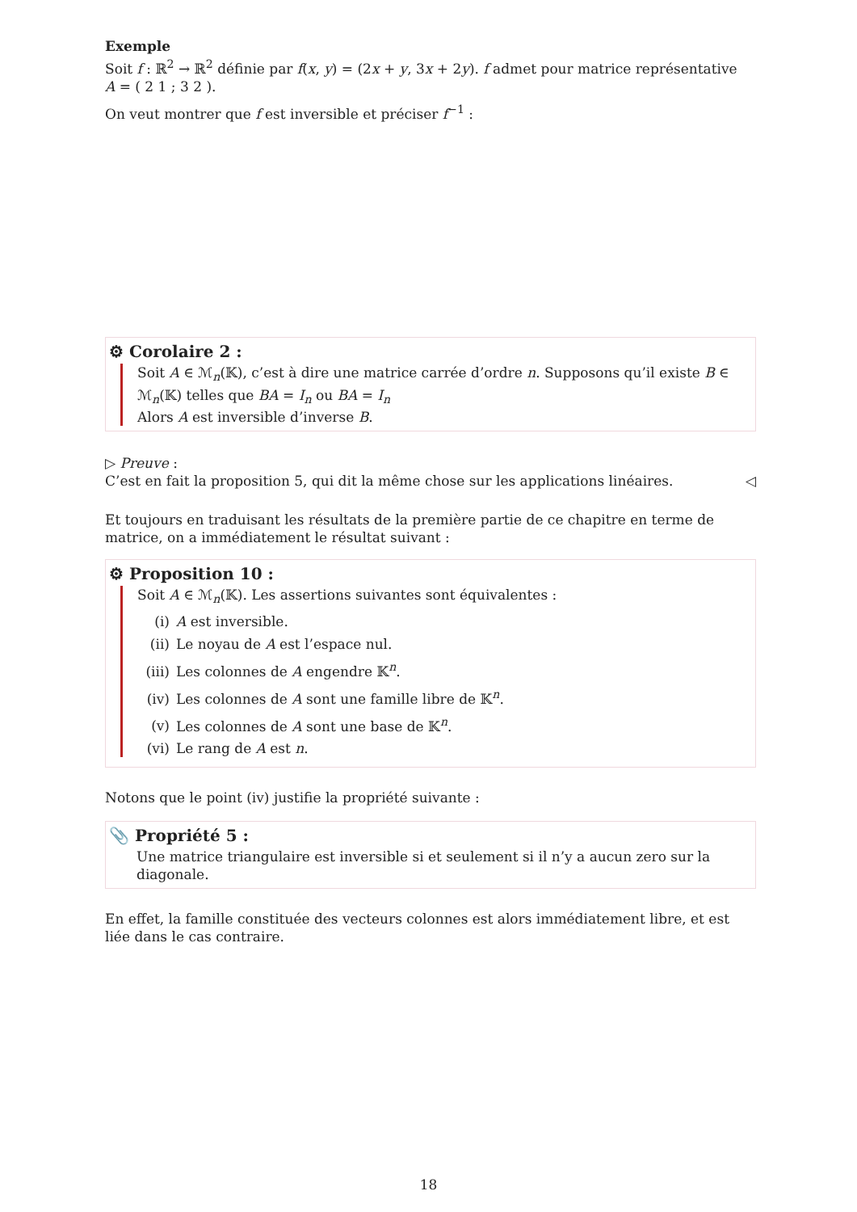Exemple
Soit f : ℝ<sup>2</sup> → ℝ<sup>2</sup> définie par f(x, y) = (2x + y, 3x + 2y). f admet pour matrice représentative
A = ( 2 1 ; 3 2 ).
On veut montrer que f est inversible et préciser f<sup>−1</sup> :
⚙ Corolaire 2 :
Soit A ∈ ℳ<sub>n</sub>(𝕂), c’est à dire une matrice carrée d’ordre n. Supposons qu’il existe B ∈ ℳ<sub>n</sub>(𝕂) telles que BA = I<sub>n</sub> ou BA = I<sub>n</sub>
Alors A est inversible d’inverse B.
▷ Preuve :
C’est en fait la proposition 5, qui dit la même chose sur les applications linéaires. ◁
Et toujours en traduisant les résultats de la première partie de ce chapitre en terme de matrice, on a immédiatement le résultat suivant :
⚙ Proposition 10 :
Soit A ∈ ℳ<sub>n</sub>(𝕂). Les assertions suivantes sont équivalentes :
(i) A est inversible.
(ii) Le noyau de A est l’espace nul.
(iii) Les colonnes de A engendre 𝕂<sup>n</sup>.
(iv) Les colonnes de A sont une famille libre de 𝕂<sup>n</sup>.
(v) Les colonnes de A sont une base de 𝕂<sup>n</sup>.
(vi) Le rang de A est n.
Notons que le point (iv) justifie la propriété suivante :
📎 Propriété 5 :
Une matrice triangulaire est inversible si et seulement si il n’y a aucun zero sur la diagonale.
En effet, la famille constituée des vecteurs colonnes est alors immédiatement libre, et est liée dans le cas contraire.
18